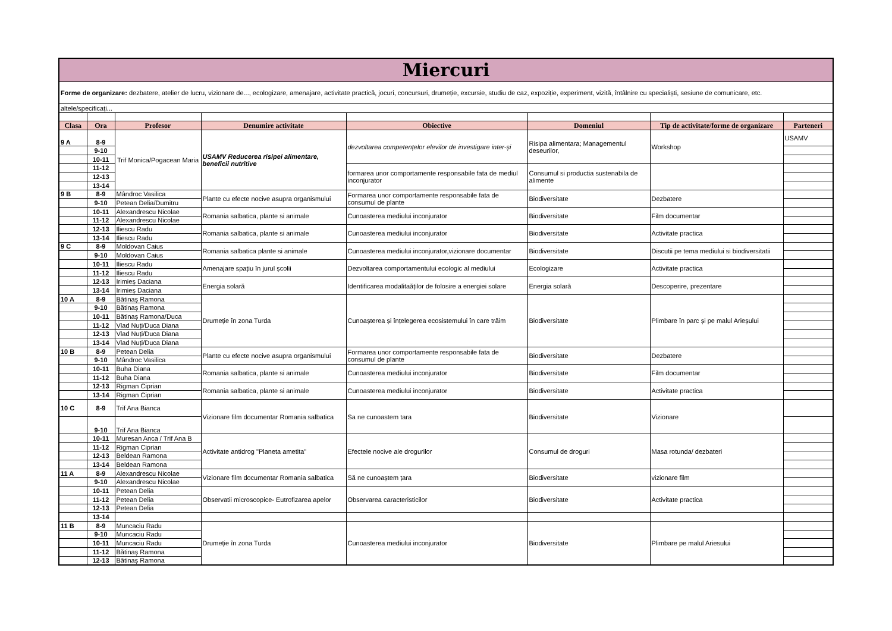| Miercuri | | | | | | | |
| Forme de organizare: dezbatere, atelier de lucru, vizionare de..., ecologizare, amenajare, activitate practică, jocuri, concursuri, drumeție, excursie, studiu de caz, expoziție, experiment, vizită, întâlnire cu specialiști, sesiune de comunicare, etc. | | | | | | | |
| altele/specificați... | | | | | | | |
| Clasa | Ora | Profesor | Denumire activitate | Obiective | Domeniul | Tip de activitate/forme de organizare | Parteneri |
| 9 A | 8-9 | Trif Monica/Pogacean Maria | USAMV Reducerea risipei alimentare, beneficii nutritive | dezvoltarea competențelor elevilor de investigare inter-și | Risipa alimentara; Managementul deseurilor, | Workshop | USAMV |
| | 9-10 | | | | | | |
| | 10-11 | | | | | | |
| | 11-12 | | | formarea unor comportamente responsabile fata de mediul inconjurator | Consumul si productia sustenabila de alimente | | |
| | 12-13 | | | | | | |
| | 13-14 | | | | | | |
| 9 B | 8-9 | Mândroc Vasilica | Plante cu efecte nocive asupra organismului | Formarea unor comportamente responsabile fata de consumul de plante | Biodiversitate | Dezbatere | |
| | 9-10 | Petean Delia/Dumitru | | | | | |
| | 10-11 | Alexandrescu Nicolae | Romania salbatica, plante si animale | Cunoasterea mediului inconjurator | Biodiversitate | Film documentar | |
| | 11-12 | Alexandrescu Nicolae | | | | | |
| | 12-13 | Iliescu Radu | Romania salbatica, plante si animale | Cunoasterea mediului inconjurator | Biodiversitate | Activitate practica | |
| | 13-14 | Iliescu Radu | | | | | |
| 9 C | 8-9 | Moldovan Caius | Romania salbatica plante si animale | Cunoasterea mediului inconjurator,vizionare documentar | Biodiversitate | Discutii pe tema mediului si biodiversitatii | |
| | 9-10 | Moldovan Caius | | | | | |
| | 10-11 | Iliescu Radu | Amenajare spațiu în jurul școlii | Dezvoltarea comportamentului ecologic al mediului | Ecologizare | Activitate practica | |
| | 11-12 | Iliescu Radu | | | | | |
| | 12-13 | Irimieș Daciana | Energia solară | Identificarea modalitaăților de folosire a energiei solare | Energia solară | Descoperire, prezentare | |
| | 13-14 | Irimieș Daciana | | | | | |
| 10 A | 8-9 | Bătinaș Ramona | Drumeție în zona Turda | Cunoașterea și înțelegerea ecosistemului în care trăim | Biodiversitate | Plimbare în parc și pe malul Arieșului | |
| | 9-10 | Bătinaș Ramona | | | | | |
| | 10-11 | Bătinaș Ramona/Duca | | | | | |
| | 11-12 | Vlad Nuți/Duca Diana | | | | | |
| | 12-13 | Vlad Nuți/Duca Diana | | | | | |
| | 13-14 | Vlad Nuți/Duca Diana | | | | | |
| 10 B | 8-9 | Petean Delia | Plante cu efecte nocive asupra organismului | Formarea unor comportamente responsabile fata de consumul de plante | Biodiversitate | Dezbatere | |
| | 9-10 | Mândroc Vasilica | | | | | |
| | 10-11 | Buha Diana | Romania salbatica, plante si animale | Cunoasterea mediului inconjurator | Biodiversitate | Film documentar | |
| | 11-12 | Buha Diana | | | | | |
| | 12-13 | Rigman Ciprian | Romania salbatica, plante si animale | Cunoasterea mediului inconjurator | Biodiversitate | Activitate practica | |
| | 13-14 | Rigman Ciprian | | | | | |
| 10 C | 8-9 | Trif Ana Bianca | Vizionare film documentar Romania salbatica | Sa ne cunoastem tara | Biodiversitate | Vizionare | |
| | 9-10 | Trif Ana Bianca | | | | | |
| | 10-11 | Muresan Anca / Trif Ana B | Activitate antidrog "Planeta ametita" | Efectele nocive ale drogurilor | Consumul de droguri | Masa rotunda/ dezbateri | |
| | 11-12 | Rigman Ciprian | | | | | |
| | 12-13 | Beldean Ramona | | | | | |
| | 13-14 | Beldean Ramona | | | | | |
| 11 A | 8-9 | Alexandrescu Nicolae | Vizionare film documentar Romania salbatica | Să ne cunoaștem țara | Biodiversitate | vizionare film | |
| | 9-10 | Alexandrescu Nicolae | | | | | |
| | 10-11 | Petean Delia | Observatii microscopice- Eutrofizarea apelor | Observarea caracteristicilor | Biodiversitate | Activitate practica | |
| | 11-12 | Petean Delia | | | | | |
| | 12-13 | Petean Delia | | | | | |
| | 13-14 | | | | | | |
| 11 B | 8-9 | Muncaciu Radu | Drumeție în zona Turda | Cunoasterea mediului inconjurator | Biodiversitate | Plimbare pe malul Ariesului | |
| | 9-10 | Muncaciu Radu | | | | | |
| | 10-11 | Muncaciu Radu | | | | | |
| | 11-12 | Bătinaș Ramona | | | | | |
| | 12-13 | Bătinaș Ramona | | | | | |